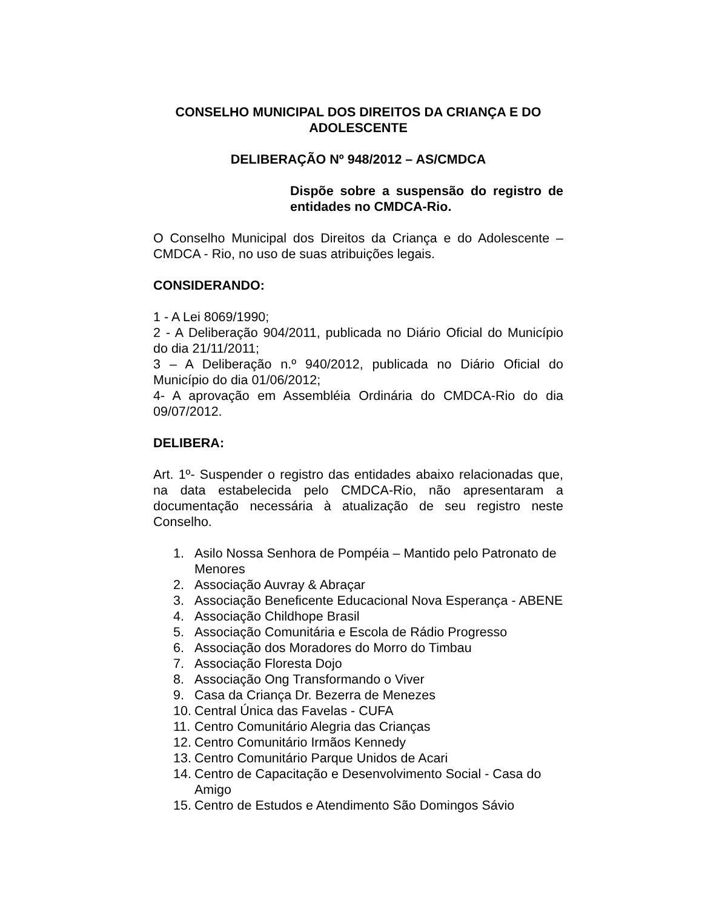CONSELHO MUNICIPAL DOS DIREITOS DA CRIANÇA E DO ADOLESCENTE
DELIBERAÇÃO Nº 948/2012 – AS/CMDCA
Dispõe sobre a suspensão do registro de entidades no CMDCA-Rio.
O Conselho Municipal dos Direitos da Criança e do Adolescente – CMDCA - Rio, no uso de suas atribuições legais.
CONSIDERANDO:
1 - A Lei 8069/1990;
2 - A Deliberação 904/2011, publicada no Diário Oficial do Município do dia 21/11/2011;
3 – A Deliberação n.º 940/2012, publicada no Diário Oficial do Município do dia 01/06/2012;
4- A aprovação em Assembléia Ordinária do CMDCA-Rio do dia 09/07/2012.
DELIBERA:
Art. 1º- Suspender o registro das entidades abaixo relacionadas que, na data estabelecida pelo CMDCA-Rio, não apresentaram a documentação necessária à atualização de seu registro neste Conselho.
1. Asilo Nossa Senhora de Pompéia – Mantido pelo Patronato de Menores
2. Associação Auvray & Abraçar
3. Associação Beneficente Educacional Nova Esperança - ABENE
4. Associação Childhope Brasil
5. Associação Comunitária e Escola de Rádio Progresso
6. Associação dos Moradores do Morro do Timbau
7. Associação Floresta Dojo
8. Associação Ong Transformando o Viver
9. Casa da Criança Dr. Bezerra de Menezes
10. Central Única das Favelas - CUFA
11. Centro Comunitário Alegria das Crianças
12. Centro Comunitário Irmãos Kennedy
13. Centro Comunitário Parque Unidos de Acari
14. Centro de Capacitação e Desenvolvimento Social - Casa do Amigo
15. Centro de Estudos e Atendimento São Domingos Sávio